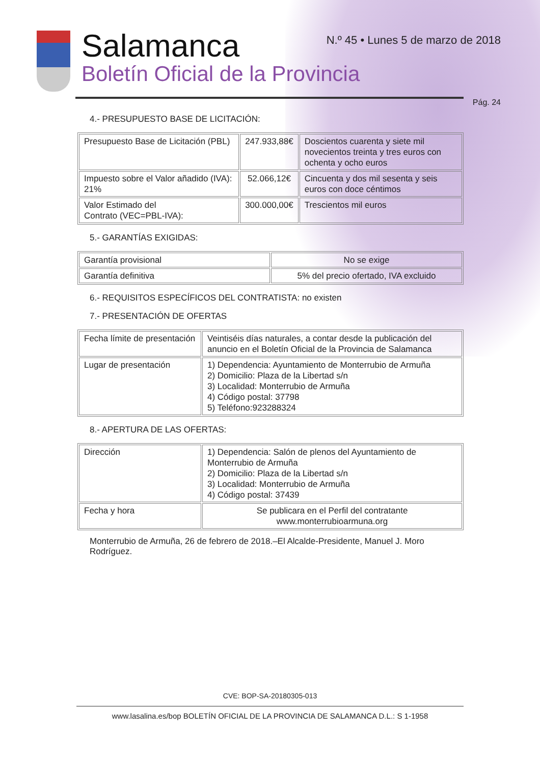Salamanca
Boletín Oficial de la Provincia
N.º 45 • Lunes 5 de marzo de 2018
Pág. 24
4.- PRESUPUESTO BASE DE LICITACIÓN:
| Presupuesto Base de Licitación (PBL) | 247.933,88€ | Doscientos cuarenta y siete mil novecientos treinta y tres euros con ochenta y ocho euros |
| Impuesto sobre el Valor añadido (IVA): 21% | 52.066,12€ | Cincuenta y dos mil sesenta y seis euros con doce céntimos |
| Valor Estimado del Contrato (VEC=PBL-IVA): | 300.000,00€ | Trescientos mil euros |
5.- GARANTÍAS EXIGIDAS:
| Garantía provisional | No se exige |
| Garantía definitiva | 5% del precio ofertado, IVA excluido |
6.- REQUISITOS ESPECÍFICOS DEL CONTRATISTA: no existen
7.- PRESENTACIÓN DE OFERTAS
| Fecha límite de presentación | Veintiséis días naturales, a contar desde la publicación del anuncio en el Boletín Oficial de la Provincia de Salamanca |
| Lugar de presentación | 1) Dependencia: Ayuntamiento de Monterrubio de Armuña 2) Domicilio: Plaza de la Libertad s/n 3) Localidad: Monterrubio de Armuña 4) Código postal: 37798 5) Teléfono:923288324 |
8.- APERTURA DE LAS OFERTAS:
| Dirección | 1) Dependencia: Salón de plenos del Ayuntamiento de Monterrubio de Armuña 2) Domicilio: Plaza de la Libertad s/n 3) Localidad: Monterrubio de Armuña 4) Código postal: 37439 |
| Fecha y hora | Se publicara en el Perfil del contratante www.monterrubioarmuna.org |
Monterrubio de Armuña, 26 de febrero de 2018.–El Alcalde-Presidente, Manuel J. Moro Rodríguez.
CVE: BOP-SA-20180305-013
www.lasalina.es/bop BOLETÍN OFICIAL DE LA PROVINCIA DE SALAMANCA D.L.: S 1-1958